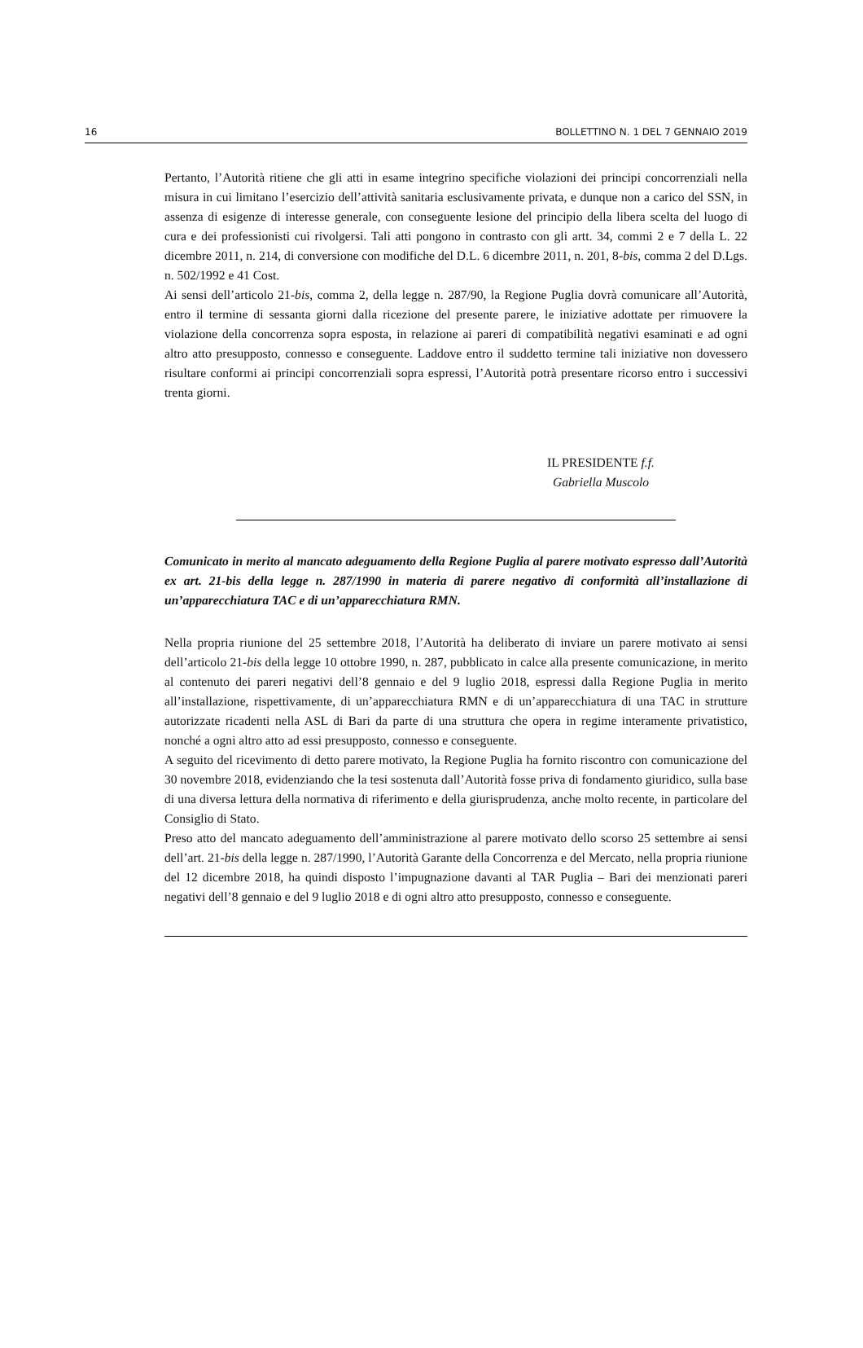16 BOLLETTINO N. 1 DEL 7 GENNAIO 2019
Pertanto, l’Autorità ritiene che gli atti in esame integrino specifiche violazioni dei principi concorrenziali nella misura in cui limitano l’esercizio dell’attività sanitaria esclusivamente privata, e dunque non a carico del SSN, in assenza di esigenze di interesse generale, con conseguente lesione del principio della libera scelta del luogo di cura e dei professionisti cui rivolgersi. Tali atti pongono in contrasto con gli artt. 34, commi 2 e 7 della L. 22 dicembre 2011, n. 214, di conversione con modifiche del D.L. 6 dicembre 2011, n. 201, 8-bis, comma 2 del D.Lgs. n. 502/1992 e 41 Cost.
Ai sensi dell’articolo 21-bis, comma 2, della legge n. 287/90, la Regione Puglia dovrà comunicare all’Autorità, entro il termine di sessanta giorni dalla ricezione del presente parere, le iniziative adottate per rimuovere la violazione della concorrenza sopra esposta, in relazione ai pareri di compatibilità negativi esaminati e ad ogni altro atto presupposto, connesso e conseguente. Laddove entro il suddetto termine tali iniziative non dovessero risultare conformi ai principi concorrenziali sopra espressi, l’Autorità potrà presentare ricorso entro i successivi trenta giorni.
IL PRESIDENTE f.f.
Gabriella Muscolo
Comunicato in merito al mancato adeguamento della Regione Puglia al parere motivato espresso dall’Autorità ex art. 21-bis della legge n. 287/1990 in materia di parere negativo di conformità all’installazione di un’apparecchiatura TAC e di un’apparecchiatura RMN.
Nella propria riunione del 25 settembre 2018, l’Autorità ha deliberato di inviare un parere motivato ai sensi dell’articolo 21-bis della legge 10 ottobre 1990, n. 287, pubblicato in calce alla presente comunicazione, in merito al contenuto dei pareri negativi dell’8 gennaio e del 9 luglio 2018, espressi dalla Regione Puglia in merito all’installazione, rispettivamente, di un’apparecchiatura RMN e di un’apparecchiatura di una TAC in strutture autorizzate ricadenti nella ASL di Bari da parte di una struttura che opera in regime interamente privatistico, nonché a ogni altro atto ad essi presupposto, connesso e conseguente.
A seguito del ricevimento di detto parere motivato, la Regione Puglia ha fornito riscontro con comunicazione del 30 novembre 2018, evidenziando che la tesi sostenuta dall’Autorità fosse priva di fondamento giuridico, sulla base di una diversa lettura della normativa di riferimento e della giurisprudenza, anche molto recente, in particolare del Consiglio di Stato.
Preso atto del mancato adeguamento dell’amministrazione al parere motivato dello scorso 25 settembre ai sensi dell’art. 21-bis della legge n. 287/1990, l’Autorità Garante della Concorrenza e del Mercato, nella propria riunione del 12 dicembre 2018, ha quindi disposto l’impugnazione davanti al TAR Puglia – Bari dei menzionati pareri negativi dell’8 gennaio e del 9 luglio 2018 e di ogni altro atto presupposto, connesso e conseguente.